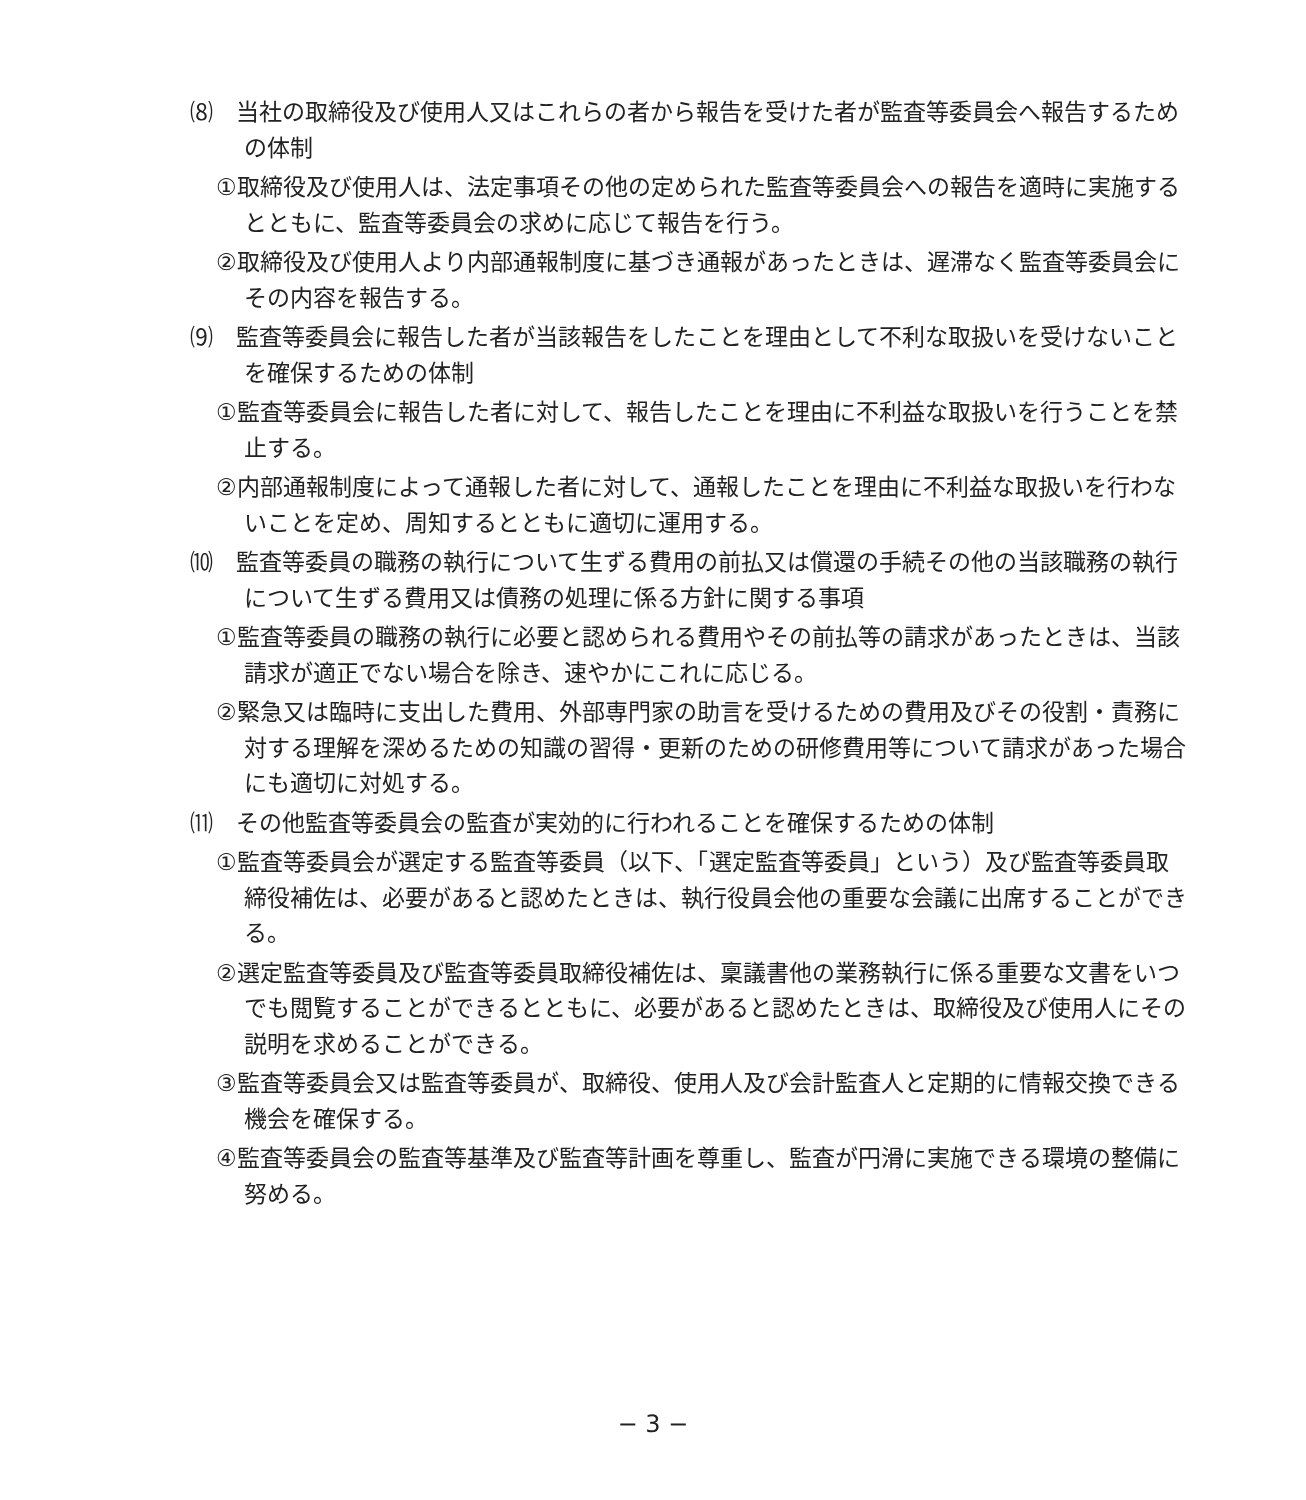⑻　当社の取締役及び使用人又はこれらの者から報告を受けた者が監査等委員会へ報告するための体制
①取締役及び使用人は、法定事項その他の定められた監査等委員会への報告を適時に実施するとともに、監査等委員会の求めに応じて報告を行う。
②取締役及び使用人より内部通報制度に基づき通報があったときは、遅滞なく監査等委員会にその内容を報告する。
⑼　監査等委員会に報告した者が当該報告をしたことを理由として不利な取扱いを受けないことを確保するための体制
①監査等委員会に報告した者に対して、報告したことを理由に不利益な取扱いを行うことを禁止する。
②内部通報制度によって通報した者に対して、通報したことを理由に不利益な取扱いを行わないことを定め、周知するとともに適切に運用する。
⑽　監査等委員の職務の執行について生ずる費用の前払又は償還の手続その他の当該職務の執行について生ずる費用又は債務の処理に係る方針に関する事項
①監査等委員の職務の執行に必要と認められる費用やその前払等の請求があったときは、当該請求が適正でない場合を除き、速やかにこれに応じる。
②緊急又は臨時に支出した費用、外部専門家の助言を受けるための費用及びその役割・責務に対する理解を深めるための知識の習得・更新のための研修費用等について請求があった場合にも適切に対処する。
⑾　その他監査等委員会の監査が実効的に行われることを確保するための体制
①監査等委員会が選定する監査等委員（以下、「選定監査等委員」という）及び監査等委員取締役補佐は、必要があると認めたときは、執行役員会他の重要な会議に出席することができる。
②選定監査等委員及び監査等委員取締役補佐は、稟議書他の業務執行に係る重要な文書をいつでも閲覧することができるとともに、必要があると認めたときは、取締役及び使用人にその説明を求めることができる。
③監査等委員会又は監査等委員が、取締役、使用人及び会計監査人と定期的に情報交換できる機会を確保する。
④監査等委員会の監査等基準及び監査等計画を尊重し、監査が円滑に実施できる環境の整備に努める。
− 3 −